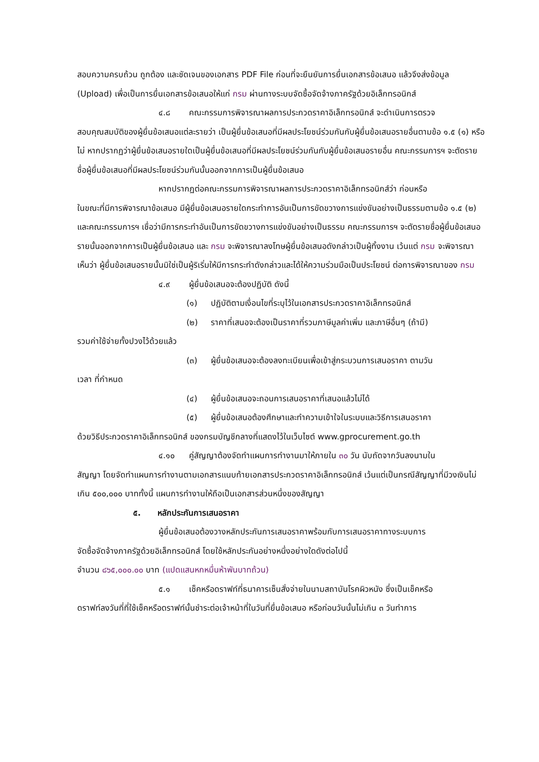สอบความครบถ้วน ถูกต้อง และชัดเจนของเอกสาร PDF File ก่อนที่จะยืนยันการยื่นเอกสารข้อเสนอ แล้วจึงส่งข้อมูล (Upload) เพื่อเป็นการยื่นเอกสารข้อเสนอให้แก่ กรม ผ่านทางระบบจัดซื้อจัดจ้างภาครัฐด้วยอิเล็กทรอนิกส์
๔.๘ คณะกรรมการพิจารณาผลการประกวดราคาอิเล็กทรอนิกส์ จะดำเนินการตรวจ
สอบคุณสมบัติของผู้ยื่นข้อเสนอแต่ละรายว่า เป็นผู้ยื่นข้อเสนอที่มีผลประโยชน์ร่วมกันกับผู้ยื่นข้อเสนอรายอื่นตามข้อ ๑.๕ (๑) หรือไม่ หากปรากฏว่าผู้ยื่นข้อเสนอรายใดเป็นผู้ยื่นข้อเสนอที่มีผลประโยชน์ร่วมกันกับผู้ยื่นข้อเสนอรายอื่น คณะกรรมการฯ จะตัดรายชื่อผู้ยื่นข้อเสนอที่มีผลประโยชน์ร่วมกันนั้นออกจากการเป็นผู้ยื่นข้อเสนอ
หากปรากฏต่อคณะกรรมการพิจารณาผลการประกวดราคาอิเล็กทรอนิกส์ว่า ก่อนหรือ
ในขณะที่มีการพิจารณาข้อเสนอ มีผู้ยื่นข้อเสนอรายใดกระทำการอันเป็นการขัดขวางการแข่งขันอย่างเป็นธรรมตามข้อ ๑.๕ (๒) และคณะกรรมการฯ เชื่อว่ามีการกระทำอันเป็นการขัดขวางการแข่งขันอย่างเป็นธรรม คณะกรรมการฯ จะตัดรายชื่อผู้ยื่นข้อเสนอรายนั้นออกจากการเป็นผู้ยื่นข้อเสนอ และ กรม จะพิจารณาลงโทษผู้ยื่นข้อเสนอดังกล่าวเป็นผู้ทิ้งงาน เว้นแต่ กรม จะพิจารณาเห็นว่า ผู้ยื่นข้อเสนอรายนั้นมิใช่เป็นผู้ริเริ่มให้มีการกระทำดังกล่าวและได้ให้ความร่วมมือเป็นประโยชน์ ต่อการพิจารณาของ กรม
๔.๙ ผู้ยื่นข้อเสนอจะต้องปฏิบัติ ดังนี้
(๑) ปฏิบัติตามเงื่อนไขที่ระบุไว้ในเอกสารประกวดราคาอิเล็กทรอนิกส์
(๒) ราคาที่เสนอจะต้องเป็นราคาที่รวมภาษีมูลค่าเพิ่ม และภาษีอื่นๆ (ถ้ามี)
รวมค่าใช้จ่ายทั้งปวงไว้ด้วยแล้ว
(๓) ผู้ยื่นข้อเสนอจะต้องลงทะเบียนเพื่อเข้าสู่กระบวนการเสนอราคา ตามวัน
เวลา ที่กำหนด
(๔) ผู้ยื่นข้อเสนอจะถอนการเสนอราคาที่เสนอแล้วไม่ได้
(๕) ผู้ยื่นข้อเสนอต้องศึกษาและทำความเข้าใจในระบบและวิธีการเสนอราคา
ด้วยวิธีประกวดราคาอิเล็กทรอนิกส์ ของกรมบัญชีกลางที่แสดงไว้ในเว็บไซต์ www.gprocurement.go.th
๔.๑๐ คู่สัญญาต้องจัดทำแผนการทำงานมาให้ภายใน ๓๐ วัน นับถัดจากวันลงนามใน
สัญญา โดยจัดทำแผนการทำงานตามเอกสารแนบท้ายเอกสารประกวดราคาอิเล็กทรอนิกส์ เว้นแต่เป็นกรณีสัญญาที่มีวงเงินไม่เกิน ๕๐๐,๐๐๐ บาททั้งนี้ แผนการทำงานให้ถือเป็นเอกสารส่วนหนึ่งของสัญญา
๕. หลักประกันการเสนอราคา
ผู้ยื่นข้อเสนอต้องวางหลักประกันการเสนอราคาพร้อมกับการเสนอราคาทางระบบการ
จัดซื้อจัดจ้างภาครัฐด้วยอิเล็กทรอนิกส์ โดยใช้หลักประกันอย่างหนึ่งอย่างใดดังต่อไปนี้
จำนวน ๘๖๕,๐๐๐.๐๐ บาท (แปดแสนหกหมื่นห้าพันบาทถ้วน)
๕.๑ เช็คหรือดราฟท์ที่ธนาคารเซ็นสั่งจ่ายในนามสถาบันโรคผิวหนัง ซึ่งเป็นเช็คหรือ
ดราฟท์ลงวันที่ที่ใช้เช็คหรือดราฟท์นั้นชำระต่อเจ้าหน้าที่ในวันที่ยื่นข้อเสนอ หรือก่อนวันนั้นไม่เกิน ๓ วันทำการ